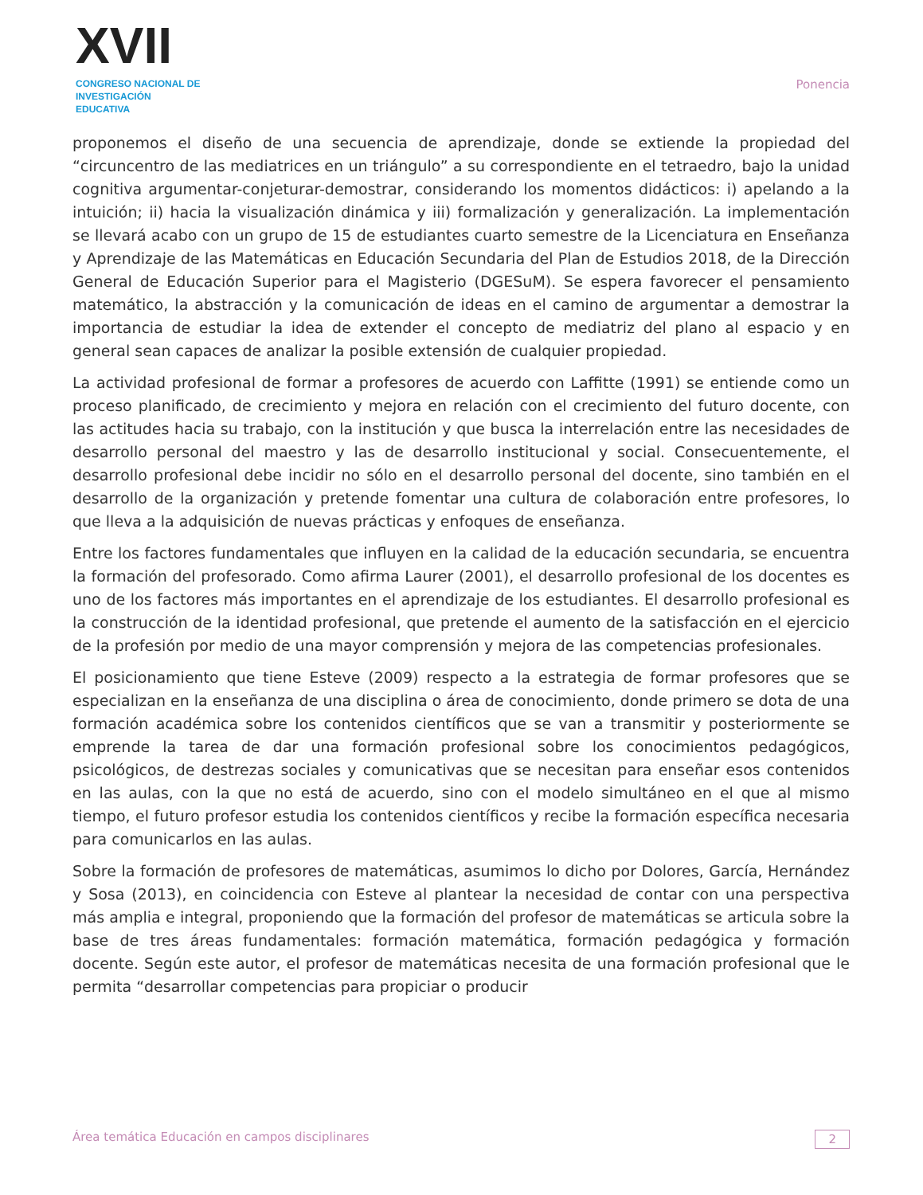XVII
CONGRESO NACIONAL DE
INVESTIGACIÓN EDUCATIVA
Ponencia
proponemos el diseño de una secuencia de aprendizaje, donde se extiende la propiedad del “circuncentro de las mediatrices en un triángulo” a su correspondiente en el tetraedro, bajo la unidad cognitiva argumentar-conjeturar-demostrar, considerando los momentos didácticos: i) apelando a la intuición; ii) hacia la visualización dinámica y iii) formalización y generalización. La implementación se llevará acabo con un grupo de 15 de estudiantes cuarto semestre de la Licenciatura en Enseñanza y Aprendizaje de las Matemáticas en Educación Secundaria del Plan de Estudios 2018, de la Dirección General de Educación Superior para el Magisterio (DGESuM). Se espera favorecer el pensamiento matemático, la abstracción y la comunicación de ideas en el camino de argumentar a demostrar la importancia de estudiar la idea de extender el concepto de mediatriz del plano al espacio y en general sean capaces de analizar la posible extensión de cualquier propiedad.
La actividad profesional de formar a profesores de acuerdo con Laffitte (1991) se entiende como un proceso planificado, de crecimiento y mejora en relación con el crecimiento del futuro docente, con las actitudes hacia su trabajo, con la institución y que busca la interrelación entre las necesidades de desarrollo personal del maestro y las de desarrollo institucional y social. Consecuentemente, el desarrollo profesional debe incidir no sólo en el desarrollo personal del docente, sino también en el desarrollo de la organización y pretende fomentar una cultura de colaboración entre profesores, lo que lleva a la adquisición de nuevas prácticas y enfoques de enseñanza.
Entre los factores fundamentales que influyen en la calidad de la educación secundaria, se encuentra la formación del profesorado. Como afirma Laurer (2001), el desarrollo profesional de los docentes es uno de los factores más importantes en el aprendizaje de los estudiantes. El desarrollo profesional es la construcción de la identidad profesional, que pretende el aumento de la satisfacción en el ejercicio de la profesión por medio de una mayor comprensión y mejora de las competencias profesionales.
El posicionamiento que tiene Esteve (2009) respecto a la estrategia de formar profesores que se especializan en la enseñanza de una disciplina o área de conocimiento, donde primero se dota de una formación académica sobre los contenidos científicos que se van a transmitir y posteriormente se emprende la tarea de dar una formación profesional sobre los conocimientos pedagógicos, psicológicos, de destrezas sociales y comunicativas que se necesitan para enseñar esos contenidos en las aulas, con la que no está de acuerdo, sino con el modelo simultáneo en el que al mismo tiempo, el futuro profesor estudia los contenidos científicos y recibe la formación específica necesaria para comunicarlos en las aulas.
Sobre la formación de profesores de matemáticas, asumimos lo dicho por Dolores, García, Hernández y Sosa (2013), en coincidencia con Esteve al plantear la necesidad de contar con una perspectiva más amplia e integral, proponiendo que la formación del profesor de matemáticas se articula sobre la base de tres áreas fundamentales: formación matemática, formación pedagógica y formación docente. Según este autor, el profesor de matemáticas necesita de una formación profesional que le permita “desarrollar competencias para propiciar o producir
Área temática Educación en campos disciplinares 2